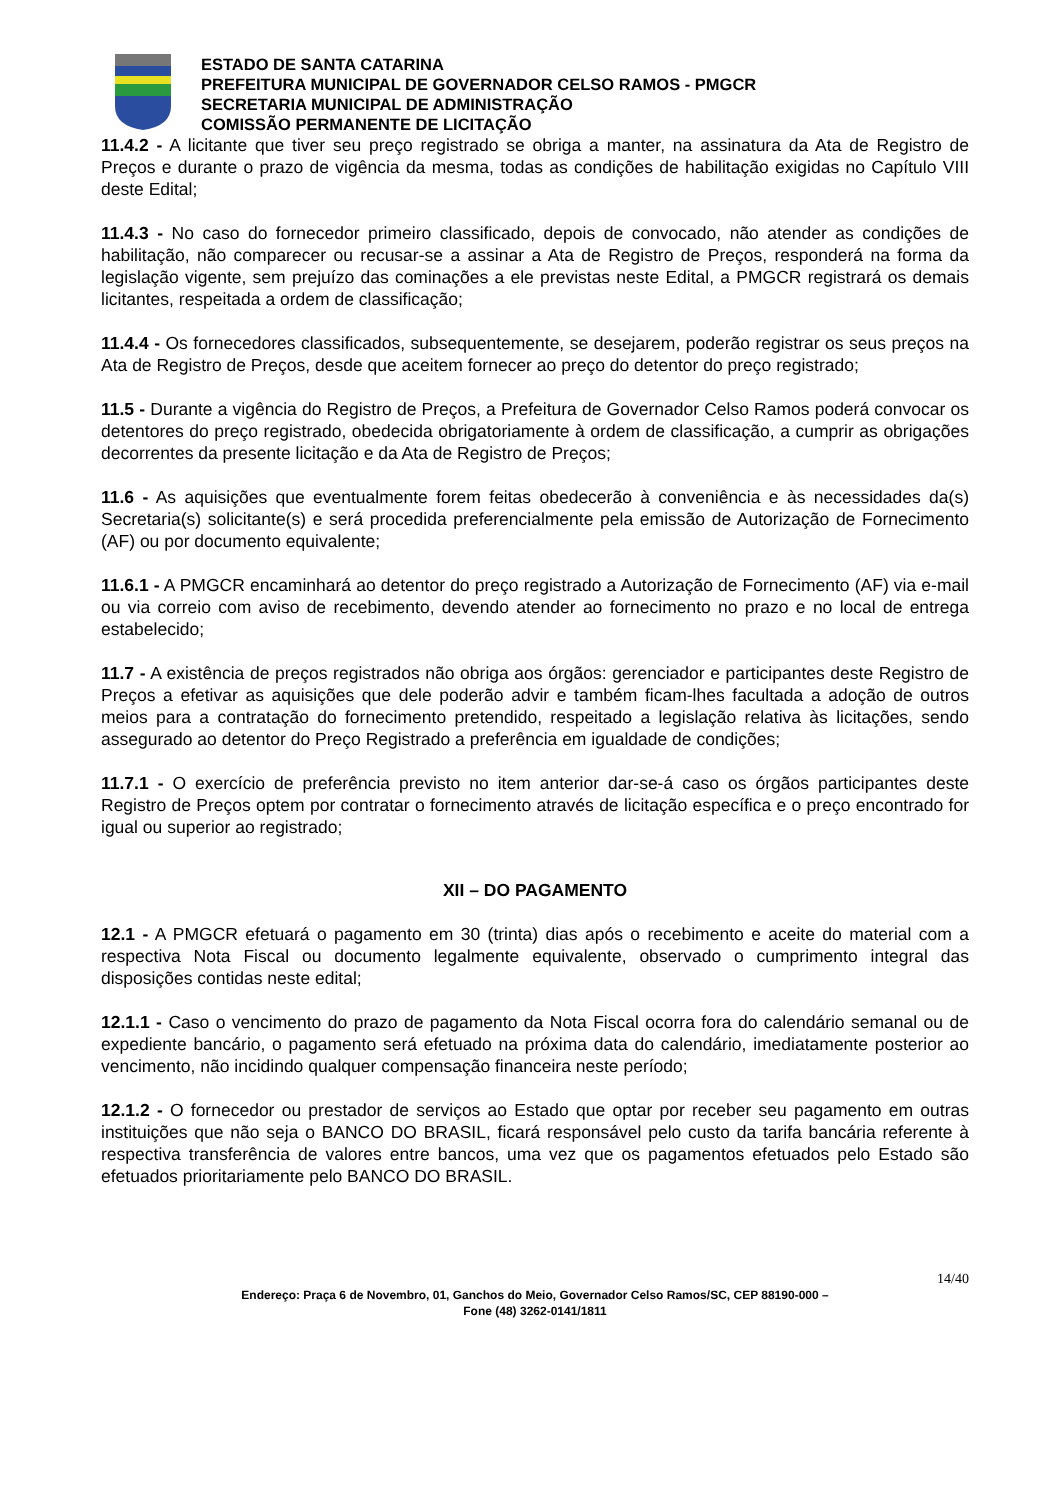ESTADO DE SANTA CATARINA
PREFEITURA MUNICIPAL DE GOVERNADOR CELSO RAMOS - PMGCR
SECRETARIA MUNICIPAL DE ADMINISTRAÇÃO
COMISSÃO PERMANENTE DE LICITAÇÃO
11.4.2 - A licitante que tiver seu preço registrado se obriga a manter, na assinatura da Ata de Registro de Preços e durante o prazo de vigência da mesma, todas as condições de habilitação exigidas no Capítulo VIII deste Edital;
11.4.3 - No caso do fornecedor primeiro classificado, depois de convocado, não atender as condições de habilitação, não comparecer ou recusar-se a assinar a Ata de Registro de Preços, responderá na forma da legislação vigente, sem prejuízo das cominações a ele previstas neste Edital, a PMGCR registrará os demais licitantes, respeitada a ordem de classificação;
11.4.4 - Os fornecedores classificados, subsequentemente, se desejarem, poderão registrar os seus preços na Ata de Registro de Preços, desde que aceitem fornecer ao preço do detentor do preço registrado;
11.5 - Durante a vigência do Registro de Preços, a Prefeitura de Governador Celso Ramos poderá convocar os detentores do preço registrado, obedecida obrigatoriamente à ordem de classificação, a cumprir as obrigações decorrentes da presente licitação e da Ata de Registro de Preços;
11.6 - As aquisições que eventualmente forem feitas obedecerão à conveniência e às necessidades da(s) Secretaria(s) solicitante(s) e será procedida preferencialmente pela emissão de Autorização de Fornecimento (AF) ou por documento equivalente;
11.6.1 - A PMGCR encaminhará ao detentor do preço registrado a Autorização de Fornecimento (AF) via e-mail ou via correio com aviso de recebimento, devendo atender ao fornecimento no prazo e no local de entrega estabelecido;
11.7 - A existência de preços registrados não obriga aos órgãos: gerenciador e participantes deste Registro de Preços a efetivar as aquisições que dele poderão advir e também ficam-lhes facultada a adoção de outros meios para a contratação do fornecimento pretendido, respeitado a legislação relativa às licitações, sendo assegurado ao detentor do Preço Registrado a preferência em igualdade de condições;
11.7.1 - O exercício de preferência previsto no item anterior dar-se-á caso os órgãos participantes deste Registro de Preços optem por contratar o fornecimento através de licitação específica e o preço encontrado for igual ou superior ao registrado;
XII – DO PAGAMENTO
12.1 - A PMGCR efetuará o pagamento em 30 (trinta) dias após o recebimento e aceite do material com a respectiva Nota Fiscal ou documento legalmente equivalente, observado o cumprimento integral das disposições contidas neste edital;
12.1.1 - Caso o vencimento do prazo de pagamento da Nota Fiscal ocorra fora do calendário semanal ou de expediente bancário, o pagamento será efetuado na próxima data do calendário, imediatamente posterior ao vencimento, não incidindo qualquer compensação financeira neste período;
12.1.2 - O fornecedor ou prestador de serviços ao Estado que optar por receber seu pagamento em outras instituições que não seja o BANCO DO BRASIL, ficará responsável pelo custo da tarifa bancária referente à respectiva transferência de valores entre bancos, uma vez que os pagamentos efetuados pelo Estado são efetuados prioritariamente pelo BANCO DO BRASIL.
14/40
Endereço: Praça 6 de Novembro, 01, Ganchos do Meio, Governador Celso Ramos/SC, CEP 88190-000 –
Fone (48) 3262-0141/1811